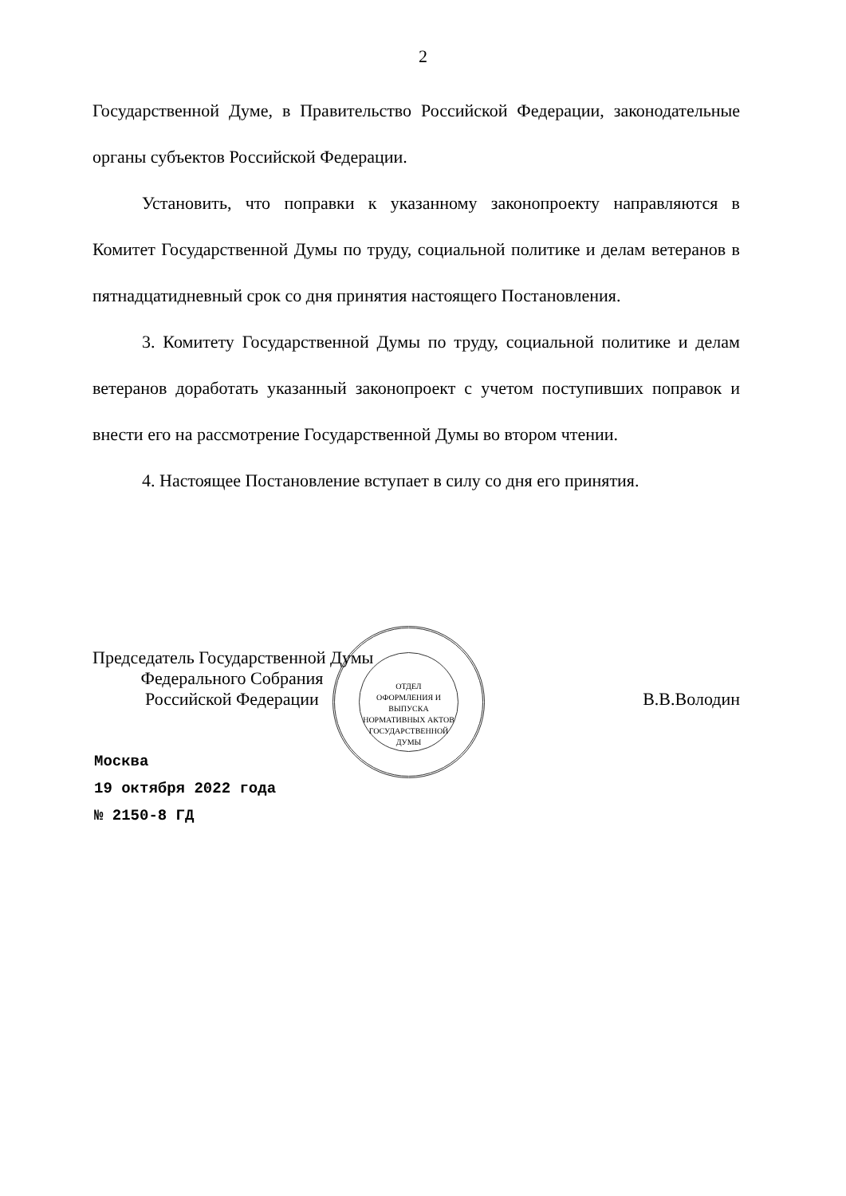2
Государственной Думе, в Правительство Российской Федерации, законодательные органы субъектов Российской Федерации.
Установить, что поправки к указанному законопроекту направляются в Комитет Государственной Думы по труду, социальной политике и делам ветеранов в пятнадцатидневный срок со дня принятия настоящего Постановления.
3. Комитету Государственной Думы по труду, социальной политике и делам ветеранов доработать указанный законопроект с учетом поступивших поправок и внести его на рассмотрение Государственной Думы во втором чтении.
4. Настоящее Постановление вступает в силу со дня его принятия.
ОТДЕЛ
ОФОРМЛЕНИЯ И ВЫПУСКА
НОРМАТИВНЫХ АКТОВ
ГОСУДАРСТВЕННОЙ ДУМЫ
Председатель Государственной Думы
Федерального Собрания
Российской Федерации
В.В.Володин
Москва
19 октября 2022 года
№ 2150-8 ГД